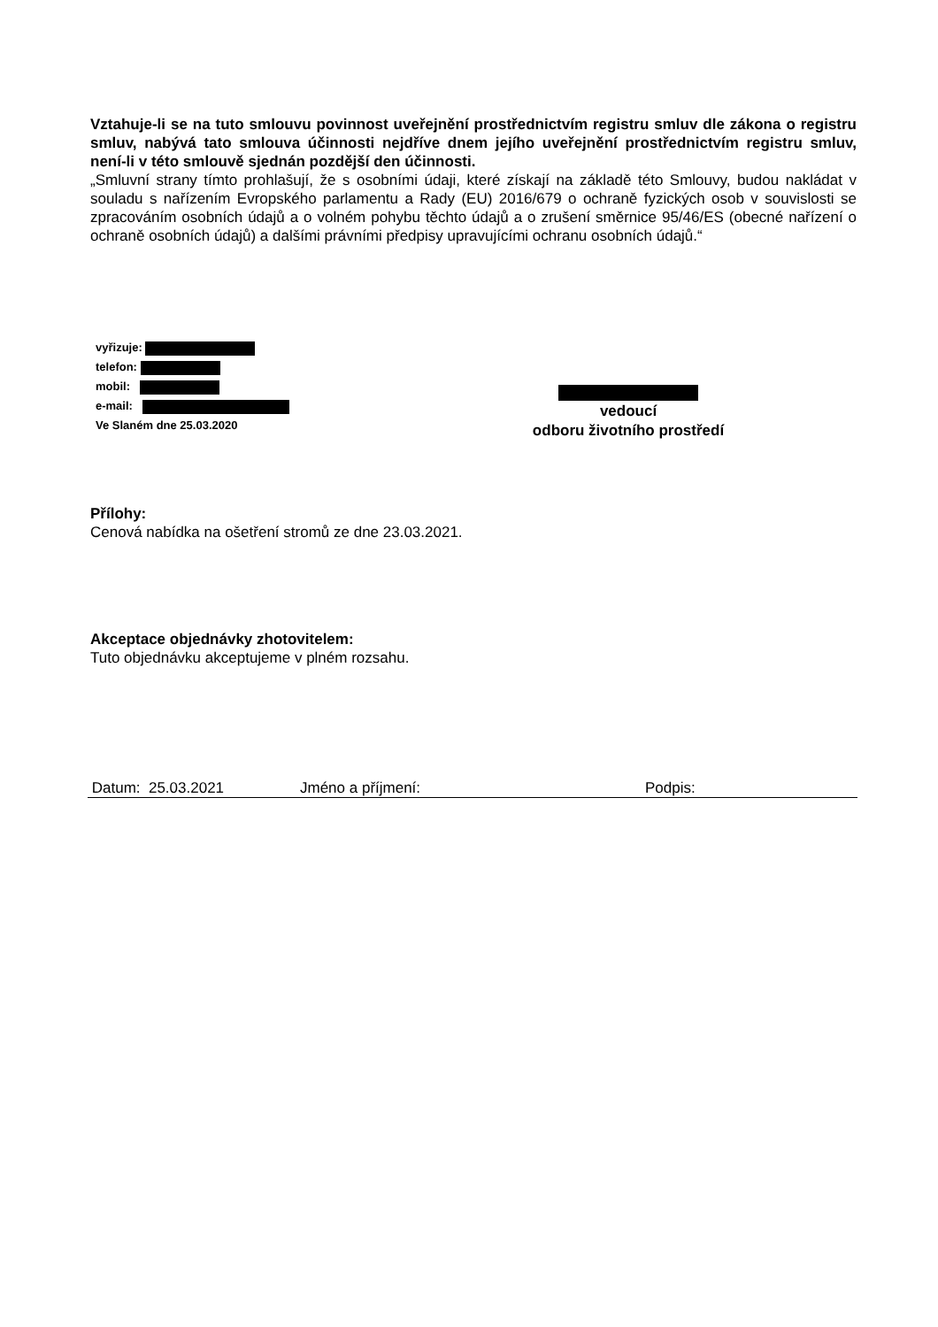Vztahuje-li se na tuto smlouvu povinnost uveřejnění prostřednictvím registru smluv dle zákona o registru smluv, nabývá tato smlouva účinnosti nejdříve dnem jejího uveřejnění prostřednictvím registru smluv, není-li v této smlouvě sjednán pozdější den účinnosti.
„Smluvní strany tímto prohlašují, že s osobními údaji, které získají na základě této Smlouvy, budou nakládat v souladu s nařízením Evropského parlamentu a Rady (EU) 2016/679 o ochraně fyzických osob v souvislosti se zpracováním osobních údajů a o volném pohybu těchto údajů a o zrušení směrnice 95/46/ES (obecné nařízení o ochraně osobních údajů) a dalšími právními předpisy upravujícími ochranu osobních údajů.“
vyřizuje:
telefon:
mobil:
e-mail:
Ve Slaném dne 25.03.2020
vedoucí
odboru životního prostředí
Přílohy:
Cenová nabídka na ošetření stromů ze dne 23.03.2021.
Akceptace objednávky zhotovitelem:
Tuto objednávku akceptujeme v plném rozsahu.
Datum: 25.03.2021 Jméno a příjmení: Podpis: